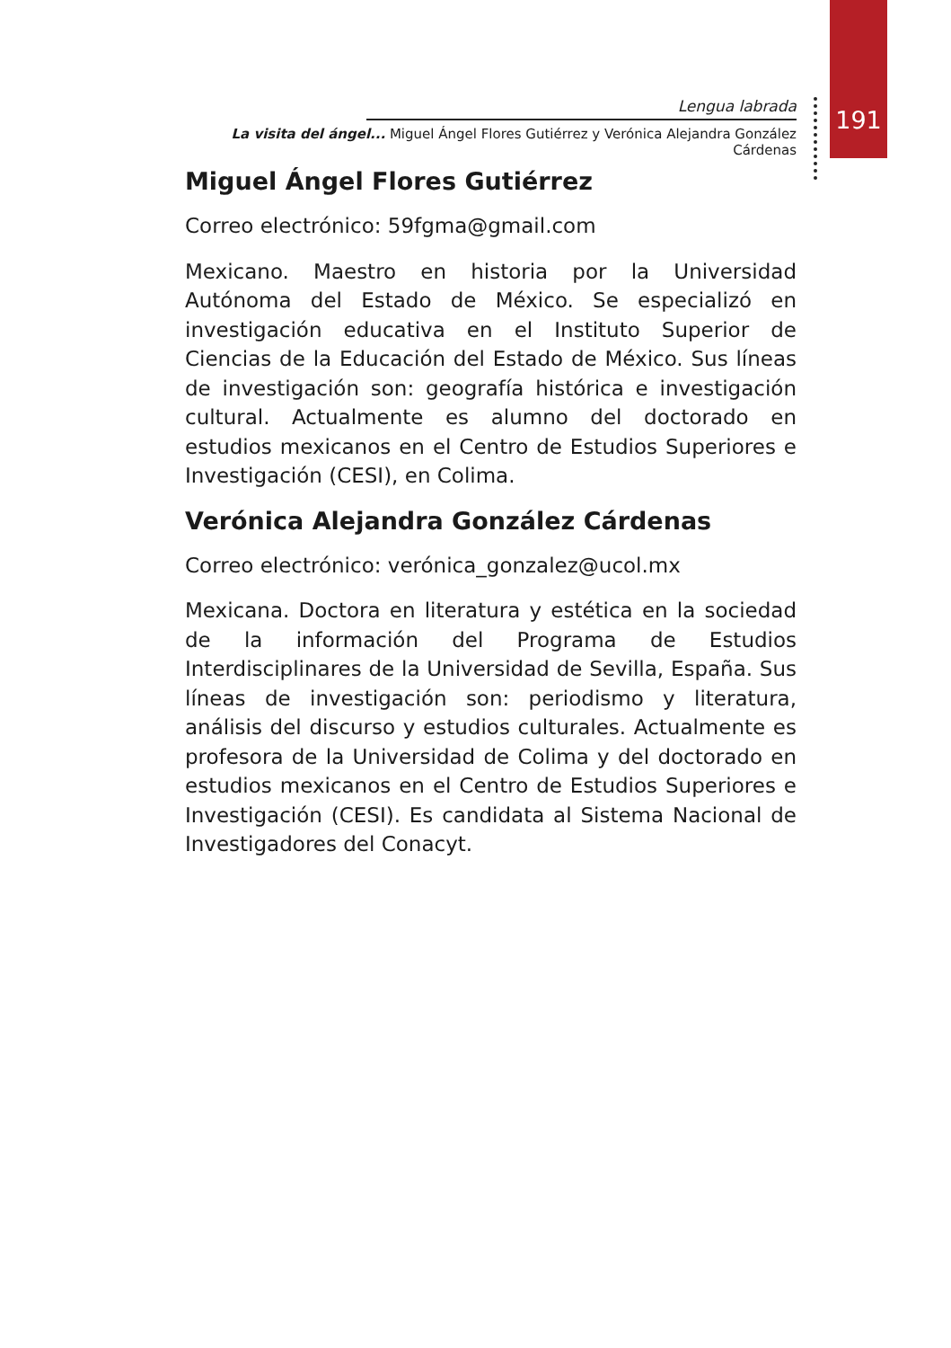191
Lengua labrada
La visita del ángel... Miguel Ángel Flores Gutiérrez y Verónica Alejandra González Cárdenas
Miguel Ángel Flores Gutiérrez
Correo electrónico: 59fgma@gmail.com
Mexicano. Maestro en historia por la Universidad Autónoma del Estado de México. Se especializó en investigación educativa en el Instituto Superior de Ciencias de la Educación del Estado de México. Sus líneas de investigación son: geografía histórica e investigación cultural. Actualmente es alumno del doctorado en estudios mexicanos en el Centro de Estudios Superiores e Investigación (CESI), en Colima.
Verónica Alejandra González Cárdenas
Correo electrónico: verónica_gonzalez@ucol.mx
Mexicana. Doctora en literatura y estética en la sociedad de la información del Programa de Estudios Interdisciplinares de la Universidad de Sevilla, España. Sus líneas de investigación son: periodismo y literatura, análisis del discurso y estudios culturales. Actualmente es profesora de la Universidad de Colima y del doctorado en estudios mexicanos en el Centro de Estudios Superiores e Investigación (CESI). Es candidata al Sistema Nacional de Investigadores del Conacyt.